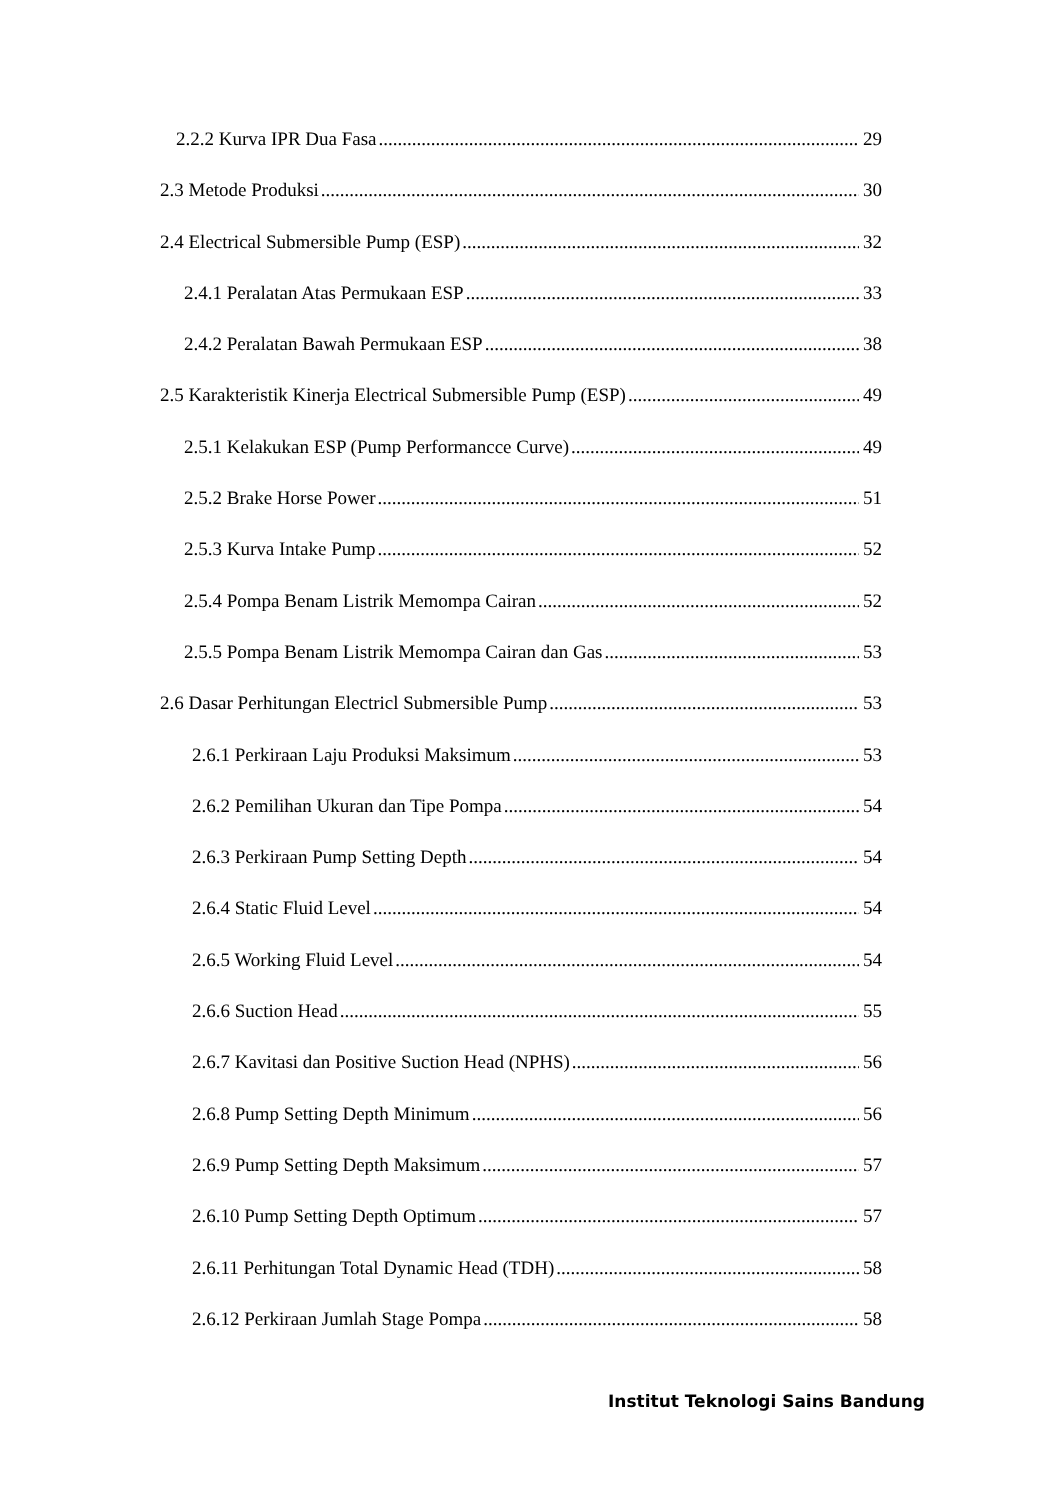2.2.2 Kurva IPR Dua Fasa 29
2.3 Metode Produksi 30
2.4 Electrical Submersible Pump (ESP) 32
2.4.1 Peralatan Atas Permukaan ESP 33
2.4.2 Peralatan Bawah Permukaan ESP 38
2.5 Karakteristik Kinerja Electrical Submersible Pump (ESP) 49
2.5.1 Kelakukan ESP (Pump Performancce Curve) 49
2.5.2 Brake Horse Power 51
2.5.3 Kurva Intake Pump 52
2.5.4 Pompa Benam Listrik Memompa Cairan 52
2.5.5 Pompa Benam Listrik Memompa Cairan dan Gas 53
2.6 Dasar Perhitungan Electricl Submersible Pump 53
2.6.1 Perkiraan Laju Produksi Maksimum 53
2.6.2 Pemilihan Ukuran dan Tipe Pompa 54
2.6.3 Perkiraan Pump Setting Depth 54
2.6.4 Static Fluid Level 54
2.6.5 Working Fluid Level 54
2.6.6 Suction Head 55
2.6.7 Kavitasi dan Positive Suction Head (NPHS) 56
2.6.8 Pump Setting Depth Minimum 56
2.6.9 Pump Setting Depth Maksimum 57
2.6.10 Pump Setting Depth Optimum 57
2.6.11 Perhitungan Total Dynamic Head (TDH) 58
2.6.12 Perkiraan Jumlah Stage Pompa 58
Institut Teknologi Sains Bandung